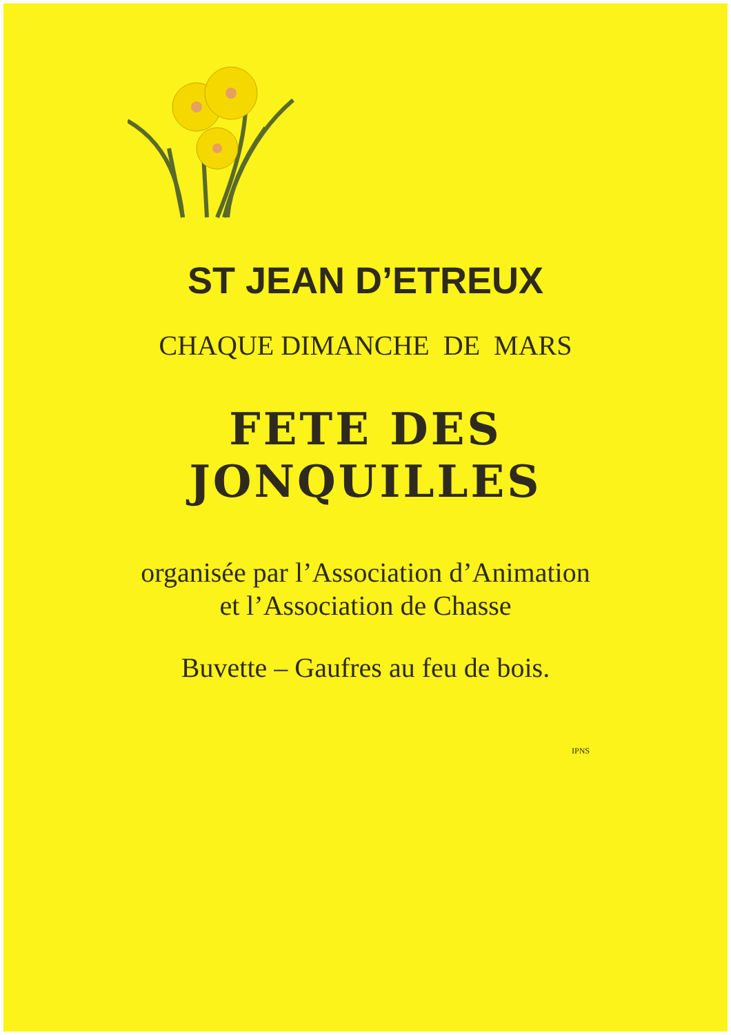ST JEAN D’ETREUX
CHAQUE DIMANCHE DE MARS
FETE DES
JONQUILLES
organisée par l’Association d’Animation
et l’Association de Chasse
Buvette – Gaufres au feu de bois.
IPNS